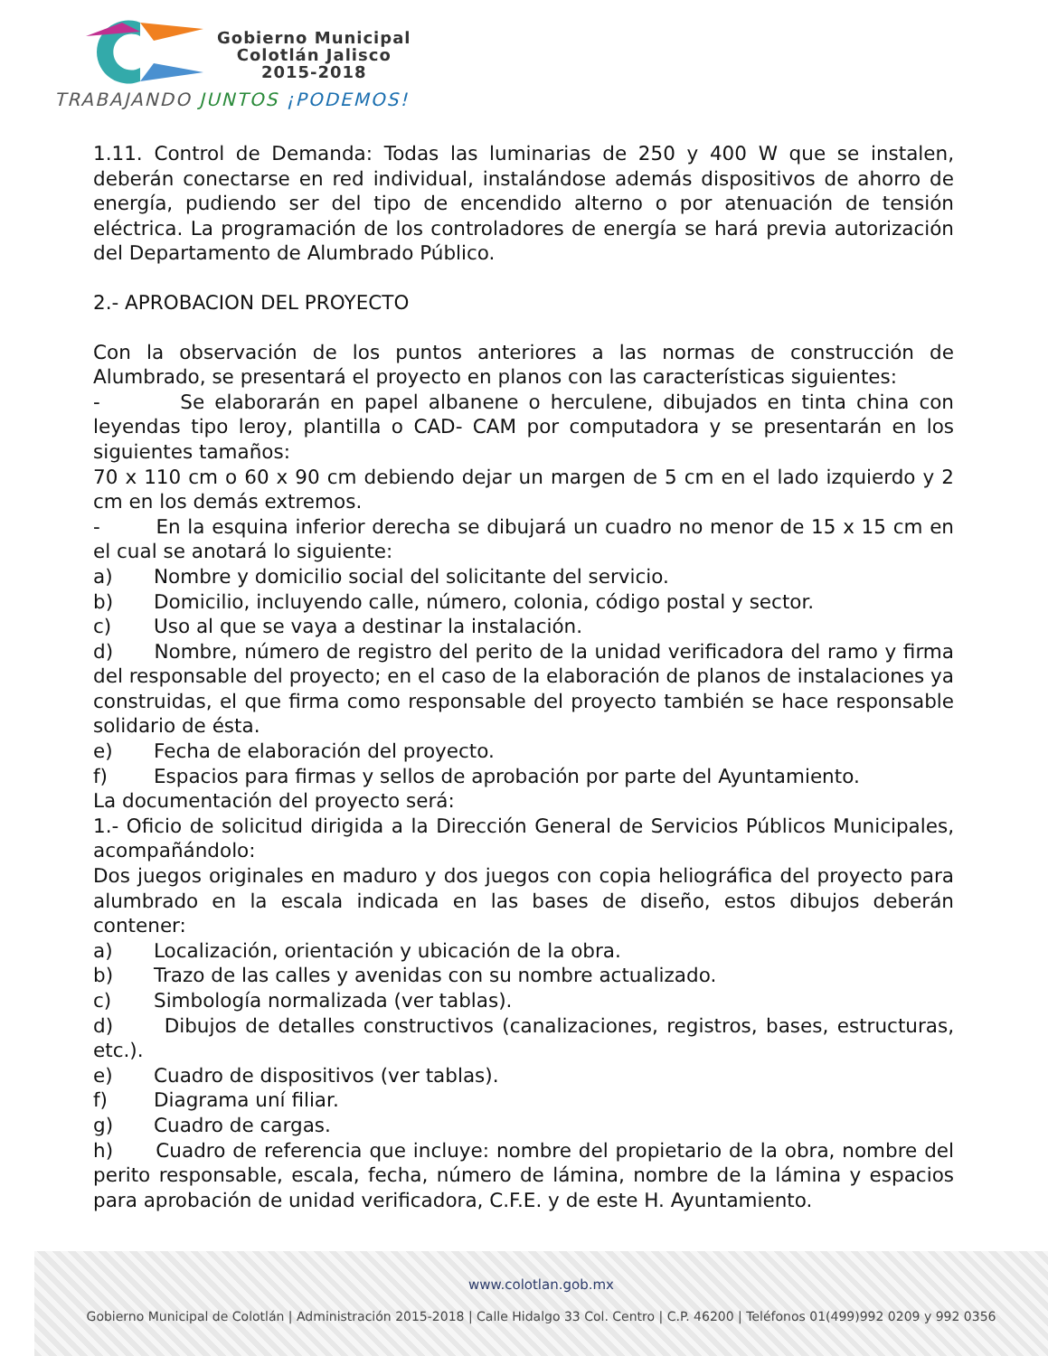Gobierno Municipal
Colotlán Jalisco
2015-2018
TRABAJANDO JUNTOS ¡PODEMOS!
1.11. Control de Demanda: Todas las luminarias de 250 y 400 W que se instalen, deberán conectarse en red individual, instalándose además dispositivos de ahorro de energía, pudiendo ser del tipo de encendido alterno o por atenuación de tensión eléctrica. La programación de los controladores de energía se hará previa autorización del Departamento de Alumbrado Público.
2.- APROBACION DEL PROYECTO
Con la observación de los puntos anteriores a las normas de construcción de Alumbrado, se presentará el proyecto en planos con las características siguientes:
- Se elaborarán en papel albanene o herculene, dibujados en tinta china con leyendas tipo leroy, plantilla o CAD- CAM por computadora y se presentarán en los siguientes tamaños:
70 x 110 cm o 60 x 90 cm debiendo dejar un margen de 5 cm en el lado izquierdo y 2 cm en los demás extremos.
- En la esquina inferior derecha se dibujará un cuadro no menor de 15 x 15 cm en el cual se anotará lo siguiente:
a) Nombre y domicilio social del solicitante del servicio.
b) Domicilio, incluyendo calle, número, colonia, código postal y sector.
c) Uso al que se vaya a destinar la instalación.
d) Nombre, número de registro del perito de la unidad verificadora del ramo y firma del responsable del proyecto; en el caso de la elaboración de planos de instalaciones ya construidas, el que firma como responsable del proyecto también se hace responsable solidario de ésta.
e) Fecha de elaboración del proyecto.
f) Espacios para firmas y sellos de aprobación por parte del Ayuntamiento.
La documentación del proyecto será:
1.- Oficio de solicitud dirigida a la Dirección General de Servicios Públicos Municipales, acompañándolo:
Dos juegos originales en maduro y dos juegos con copia heliográfica del proyecto para alumbrado en la escala indicada en las bases de diseño, estos dibujos deberán contener:
a) Localización, orientación y ubicación de la obra.
b) Trazo de las calles y avenidas con su nombre actualizado.
c) Simbología normalizada (ver tablas).
d) Dibujos de detalles constructivos (canalizaciones, registros, bases, estructuras, etc.).
e) Cuadro de dispositivos (ver tablas).
f) Diagrama uní filiar.
g) Cuadro de cargas.
h) Cuadro de referencia que incluye: nombre del propietario de la obra, nombre del perito responsable, escala, fecha, número de lámina, nombre de la lámina y espacios para aprobación de unidad verificadora, C.F.E. y de este H. Ayuntamiento.
www.colotlan.gob.mx
Gobierno Municipal de Colotlán | Administración 2015-2018 | Calle Hidalgo 33 Col. Centro | C.P. 46200 | Teléfonos 01(499)992 0209 y 992 0356